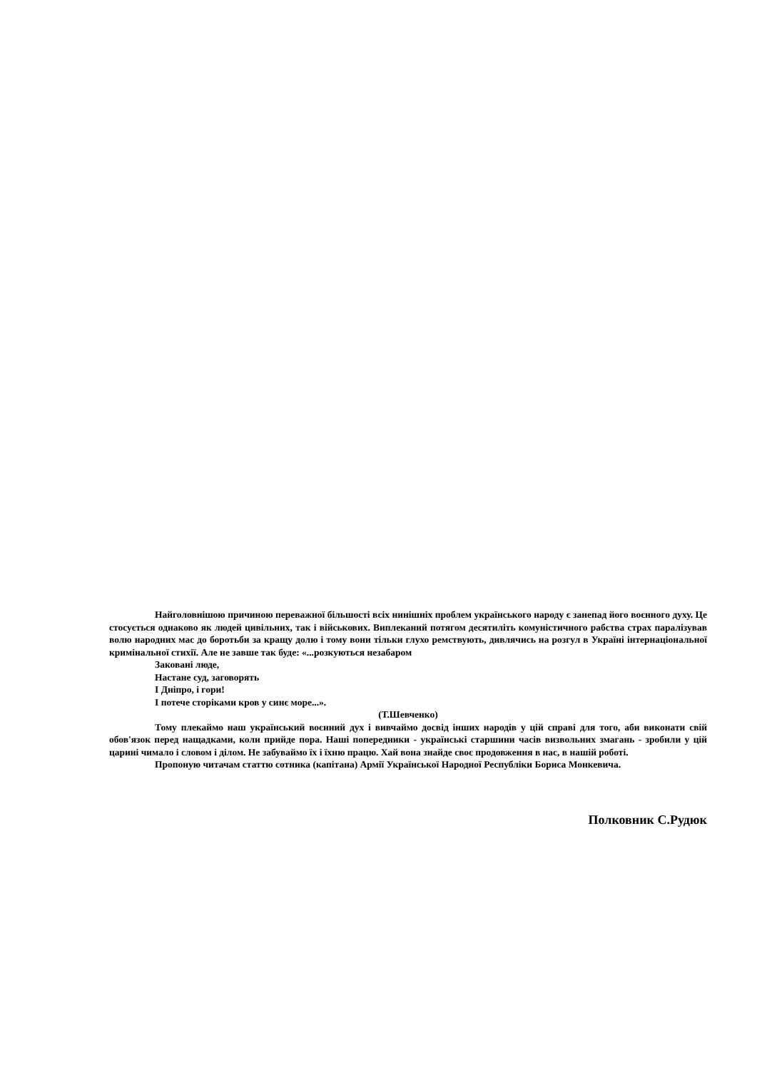Найголовнішою причиною переважної більшості всіх нинішніх проблем українського народу є занепад його воєнного духу. Це стосується однаково як людей цивільних, так і військових. Виплеканий потягом десятиліть комуністичного рабства страх паралізував волю народних мас до боротьби за кращу долю і тому вони тільки глухо ремствують, дивлячись на розгул в Україні інтернаціональної кримінальної стихії. Але не завше так буде: «...розкуються незабаром
Заковані люде,
Настане суд, заговорять
І Дніпро, і гори!
І потече сторіками кров у синє море...».
(Т.Шевченко)
Тому плекаймо наш український воєнний дух і вивчаймо досвід інших народів у цій справі для того, аби виконати свій обов'язок перед нащадками, коли прийде пора. Наші попередники - українські старшини часів визвольних змагань - зробили у цій царині чимало і словом і ділом. Не забуваймо їх і їхню працю. Хай вона знайде своє продовження в нас, в нашій роботі.
Пропоную читачам статтю сотника (капітана) Армії Української Народної Республіки Бориса Монкевича.
Полковник С.Рудюк